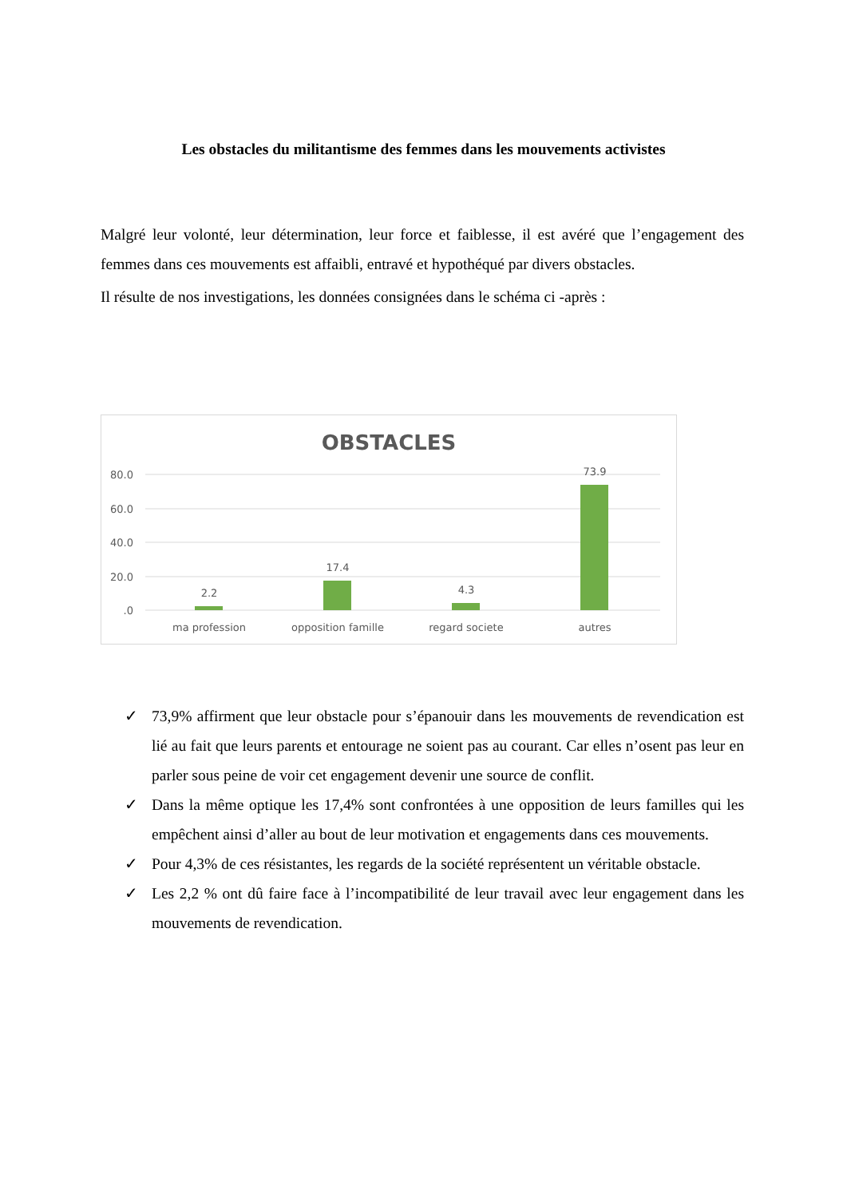Les obstacles du militantisme des femmes dans les mouvements activistes
Malgré leur volonté, leur détermination, leur force et faiblesse, il est avéré que l’engagement des femmes dans ces mouvements est affaibli, entravé et hypothéqué par divers obstacles.
Il résulte de nos investigations, les données consignées dans le schéma ci -après :
OBSTACLES
80.0
60.0
40.0
20.0
.0
2.2
17.4
4.3
73.9
ma profession
opposition famille
regard societe
autres
✓ 73,9% affirment que leur obstacle pour s’épanouir dans les mouvements de revendication est lié au fait que leurs parents et entourage ne soient pas au courant. Car elles n’osent pas leur en parler sous peine de voir cet engagement devenir une source de conflit.
✓ Dans la même optique les 17,4% sont confrontées à une opposition de leurs familles qui les empêchent ainsi d’aller au bout de leur motivation et engagements dans ces mouvements.
✓ Pour 4,3% de ces résistantes, les regards de la société représentent un véritable obstacle.
✓ Les 2,2 % ont dû faire face à l’incompatibilité de leur travail avec leur engagement dans les mouvements de revendication.